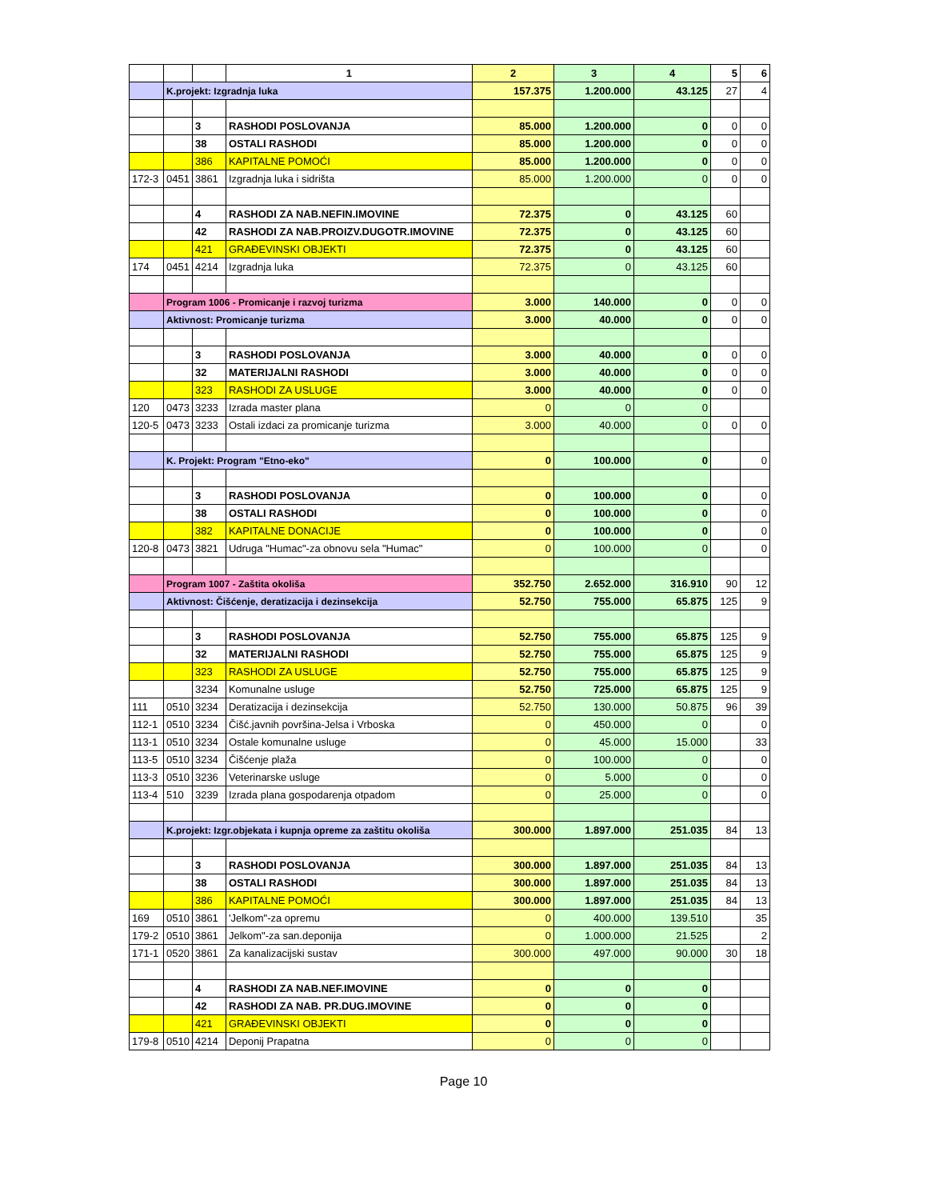| | | | 1 | 2 | 3 | 4 | 5 | 6 |
| --- | --- | --- | --- | --- | --- | --- | --- | --- |
| | K.projekt: Izgradnja luka | | | 157.375 | 1.200.000 | 43.125 | 27 | 4 |
| | | 3 | RASHODI POSLOVANJA | 85.000 | 1.200.000 | 0 | 0 | 0 |
| | | 38 | OSTALI RASHODI | 85.000 | 1.200.000 | 0 | 0 | 0 |
| | | 386 | KAPITALNE POMOĆI | 85.000 | 1.200.000 | 0 | 0 | 0 |
| 172-3 | 0451 | 3861 | Izgradnja luka i sidrišta | 85.000 | 1.200.000 | 0 | 0 | 0 |
| | | 4 | RASHODI ZA NAB.NEFIN.IMOVINE | 72.375 | 0 | 43.125 | 60 | |
| | | 42 | RASHODI ZA NAB.PROIZV.DUGOTR.IMOVINE | 72.375 | 0 | 43.125 | 60 | |
| | | 421 | GRAĐEVINSKI OBJEKTI | 72.375 | 0 | 43.125 | 60 | |
| 174 | 0451 | 4214 | Izgradnja luka | 72.375 | 0 | 43.125 | 60 | |
| | Program 1006 - Promicanje i razvoj turizma | | | 3.000 | 140.000 | 0 | 0 | 0 |
| | Aktivnost: Promicanje turizma | | | 3.000 | 40.000 | 0 | 0 | 0 |
| | | 3 | RASHODI POSLOVANJA | 3.000 | 40.000 | 0 | 0 | 0 |
| | | 32 | MATERIJALNI RASHODI | 3.000 | 40.000 | 0 | 0 | 0 |
| | | 323 | RASHODI ZA USLUGE | 3.000 | 40.000 | 0 | 0 | 0 |
| 120 | 0473 | 3233 | Izrada master plana | 0 | 0 | 0 | | |
| 120-5 | 0473 | 3233 | Ostali izdaci za promicanje turizma | 3.000 | 40.000 | 0 | 0 | 0 |
| | K. Projekt: Program "Etno-eko" | | | 0 | 100.000 | 0 | | 0 |
| | | 3 | RASHODI POSLOVANJA | 0 | 100.000 | 0 | | 0 |
| | | 38 | OSTALI RASHODI | 0 | 100.000 | 0 | | 0 |
| | | 382 | KAPITALNE DONACIJE | 0 | 100.000 | 0 | | 0 |
| 120-8 | 0473 | 3821 | Udruga "Humac"-za obnovu sela "Humac" | 0 | 100.000 | 0 | | 0 |
| | Program 1007 - Zaštita okoliša | | | 352.750 | 2.652.000 | 316.910 | 90 | 12 |
| | Aktivnost: Čišćenje, deratizacija i dezinsekcija | | | 52.750 | 755.000 | 65.875 | 125 | 9 |
| | | 3 | RASHODI POSLOVANJA | 52.750 | 755.000 | 65.875 | 125 | 9 |
| | | 32 | MATERIJALNI RASHODI | 52.750 | 755.000 | 65.875 | 125 | 9 |
| | | 323 | RASHODI ZA USLUGE | 52.750 | 755.000 | 65.875 | 125 | 9 |
| | | 3234 | Komunalne usluge | 52.750 | 725.000 | 65.875 | 125 | 9 |
| 111 | 0510 | 3234 | Deratizacija i dezinsekcija | 52.750 | 130.000 | 50.875 | 96 | 39 |
| 112-1 | 0510 | 3234 | Čišć.javnih površina-Jelsa i Vrboska | 0 | 450.000 | 0 | | 0 |
| 113-1 | 0510 | 3234 | Ostale komunalne usluge | 0 | 45.000 | 15.000 | | 33 |
| 113-5 | 0510 | 3234 | Čišćenje plaža | 0 | 100.000 | 0 | | 0 |
| 113-3 | 0510 | 3236 | Veterinarske usluge | 0 | 5.000 | 0 | | 0 |
| 113-4 | 510 | 3239 | Izrada plana gospodarenja otpadom | 0 | 25.000 | 0 | | 0 |
| | K.projekt: Izgr.objekata i kupnja opreme za zaštitu okoliša | | | 300.000 | 1.897.000 | 251.035 | 84 | 13 |
| | | 3 | RASHODI POSLOVANJA | 300.000 | 1.897.000 | 251.035 | 84 | 13 |
| | | 38 | OSTALI RASHODI | 300.000 | 1.897.000 | 251.035 | 84 | 13 |
| | | 386 | KAPITALNE POMOĆI | 300.000 | 1.897.000 | 251.035 | 84 | 13 |
| 169 | 0510 | 3861 | 'Jelkom"-za opremu | 0 | 400.000 | 139.510 | | 35 |
| 179-2 | 0510 | 3861 | Jelkom"-za san.deponija | 0 | 1.000.000 | 21.525 | | 2 |
| 171-1 | 0520 | 3861 | Za kanalizacijski sustav | 300.000 | 497.000 | 90.000 | 30 | 18 |
| | | 4 | RASHODI ZA NAB.NEF.IMOVINE | 0 | 0 | 0 | | |
| | | 42 | RASHODI ZA NAB. PR.DUG.IMOVINE | 0 | 0 | 0 | | |
| | | 421 | GRAĐEVINSKI OBJEKTI | 0 | 0 | 0 | | |
| 179-8 | 0510 | 4214 | Deponij Prapatna | 0 | 0 | 0 | | |
Page 10